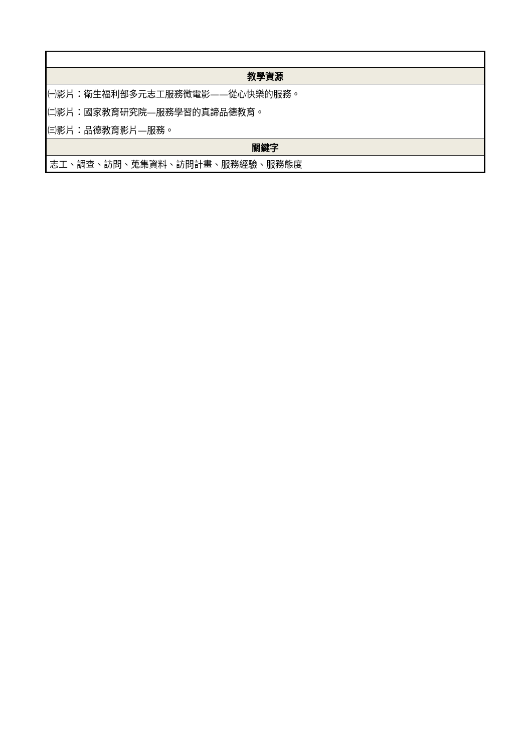| 教學資源 |
| ㈠影片：衛生福利部多元志工服務微電影——從心快樂的服務。 |
| ㈡影片：國家教育研究院—服務學習的真諦品德教育。 |
| ㈢影片：品德教育影片—服務。 |
| 關鍵字 |
| 志工、調查、訪問、蒐集資料、訪問計畫、服務經驗、服務態度 |